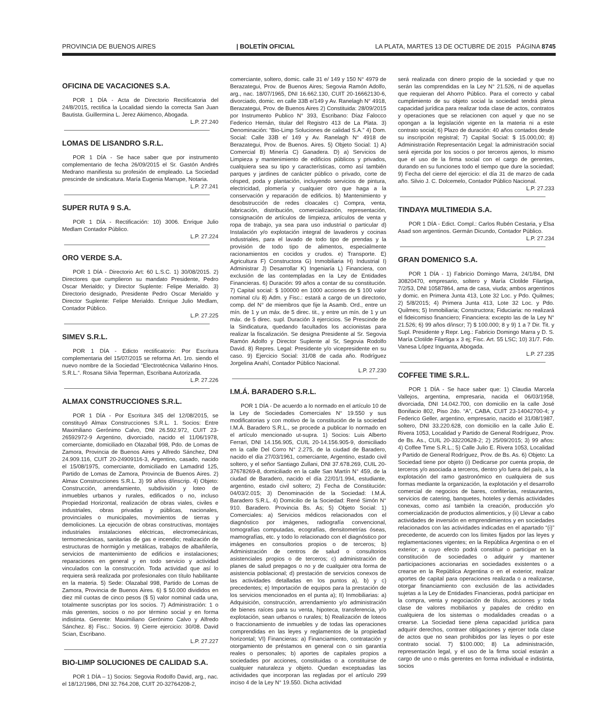PROVINCIA DE BUENOS AIRES | BOLETÍN OFICIAL LA PLATA, MARTES 13 DE OCTUBRE DE 2015 PÁGINA 8745
OFICINA DE VACACIONES S.A.
POR 1 DÍA - Acta de Directorio Rectificatoria del 24/8/2015, rectifica la Localidad siendo la correcta San Juan Bautista. Guillermina L. Jerez Akimenco, Abogada.
L.P. 27.240
LOMAS DE LISANDRO S.R.L.
POR 1 DÍA - Se hace saber que por instrumento complementario de fecha 26/09/2015 el Sr. Gastón Andrés Medrano manifiesta su profesión de empleado. La Sociedad prescinde de sindicatura. María Eugenia Marrupe, Notaria.
L.P. 27.241
SUPER RUTA 9 S.A.
POR 1 DÍA - Rectificación: 10) 3006. Enrique Julio Medlam Contador Público.
L.P. 27.224
ORO VERDE S.A.
POR 1 DÍA - Directorio Art: 60 L.S.C. 1) 30/08/2015. 2) Directores que cumplieron su mandato Presidente, Pedro Oscar Merialdo; y Director Suplente: Felipe Merialdo. 3) Directorio designado, Presidente Pedro Oscar Merialdo y Director Suplente: Felipe Merialdo. Enrique Julio Medlam, Contador Público.
L.P. 27.225
SIMEV S.R.L.
POR 1 DÍA - Edicto rectificatorio: Por Escritura complementaria del 15/07/2015 se reforma Art. 1ro. siendo el nuevo nombre de la Sociedad “Electrotécnica Vallarino Hnos. S.R.L.“. Rosana Silvia Teperman, Escribana Autorizada.
L.P. 27.226
ALMAX CONSTRUCCIONES S.R.L.
POR 1 DÍA - Por Escritura 345 del 12/08/2015, se constituyó Almax Construcciones S.R.L. 1. Socios: Entre Maximiliano Gerónimo Calvo, DNI 26.592.972, CUIT 23-26592972-9 Argentino, divorciado, nacido el 11/06/1978, comerciante, domiciliado en Olazabal 998, Pdo. de Lomas de Zamora, Provincia de Buenos Aires y Alfredo Sánchez, DNI 24.909.116, CUIT 20-24909116-3, Argentino, casado, nacido el 15/08/1975, comerciante, domiciliado en Lamadrid 125, Partido de Lomas de Zamora, Provincia de Buenos Aires. 2) Almax Construcciones S.R.L. 3) 99 años d/inscrip. 4) Objeto: Construcción, arrendamiento, subdivisión y loteo de inmuebles urbanos y rurales, edificados o no, incluso Propiedad Horizontal, realización de obras viales, civiles e industriales, obras privadas y públicas, nacionales, provinciales o municipales, movimientos de tierras y demoliciones. La ejecución de obras constructivas, montajes industriales instalaciones eléctricas, electromecánicas, termomecánicas, sanitarias de gas e incendio; realización de estructuras de hormigón y metálicas, trabajos de albañilería, servicios de mantenimiento de edificios e instalaciones; reparaciones en general y en todo servicio y actividad vinculados con la construcción. Toda actividad que así lo requiera será realizada por profesionales con título habilitante en la materia. 5) Sede: Olazabal 998, Partido de Lomas de Zamora, Provincia de Buenos Aires. 6) $ 50.000 divididos en diez mil cuotas de cinco pesos ($ 5) valor nominal cada una, totalmente suscriptas por los socios. 7) Administración: 1 o más gerentes, socios o no por término social y en forma indistinta. Gerente: Maximiliano Gerónimo Calvo y Alfredo Sánchez. 8) Fisc.: Socios. 9) Cierre ejercicio: 30/08. David Scian, Escribano.
L.P. 27.227
BIO-LIMP SOLUCIONES DE CALIDAD S.A.
POR 1 DÍA – 1) Socios: Segovia Rodolfo David, arg., nac. el 18/12/1986, DNI 32.764.208, CUIT 20-32764208-2,
comerciante, soltero, domic. calle 31 e/ 149 y 150 N° 4979 de Berazategui, Prov. de Buenos Aires; Segovia Ramón Adolfo, arg., nac. 18/07/1965, DNI 16.662.130, CUIT 20-16662130-6, divorciado, domic. en calle 33B e/149 y Av. Ranelagh N° 4918, Berazategui, Prov. de Buenos Aires 2) Constituida: 28/09/2015 por Instrumento Publico N° 393, Escribano: Díaz Falocco Federico Hernán, titular del Registro 413 de La Plata. 3) Denominación: “Bio-Limp Soluciones de calidad S.A.” 4) Dom. Social: Calle 33B e/ 149 y Av. Ranelagh N° 4918 de Berazategui, Prov. de Buenos. Aires. 5) Objeto Social: 1) A) Comercial B) Minería C) Ganadera. D) a) Servicios de Limpieza y mantenimiento de edificios públicos y privados, cualquiera sea su tipo y características, como así también parques y jardines de carácter público o privado, corte de césped, poda y plantación, incluyendo servicios de pintura, electricidad, plomería y cualquier otro que haga a la conservación y reparación de edificios. b) Mantenimiento y desobstrucción de redes cloacales c) Compra, venta, fabricación, distribución, comercialización, representación, consignación de artículos de limpieza, artículos de venta y ropa de trabajo, ya sea para uso industrial o particular d) Instalación y/o explotación integral de lavaderos y cocinas industriales, para el lavado de todo tipo de prendas y la provisión de todo tipo de alimentos, especialmente racionamientos en cocidos y crudos. e) Transporte. E) Agricultura F) Constructora G) Inmobiliaria H) Industrial I) Administrar J) Desarrollar K) Ingeniaría L) Financiera, con exclusión de las contempladas en la Ley de Entidades Financieras. 6) Duración: 99 años a contar de su constitución. 7) Capital social: $ 100000 en 1000 acciones de $ 100 valor nominal c/u 8) Adm. y Fisc.: estará a cargo de un directorio, comp. del N° de miembros que fije la Asamb. Ord., entre un mín. de 1 y un máx. de 5 direc. tit., y entre un mín. de 1 y un máx. de 5 direc. supl. Duración 3 ejercicios. Se Prescinde de la Sindicatura, quedando facultados los accionistas para realizar la fiscalización. Se designa Presidente al Sr. Segovia Ramón Adolfo y Director Suplente al Sr, Segovia Rodolfo David. 8) Repres. Legal: Presidente y/o vicepresidente en su caso. 9) Ejercicio Social: 31/08 de cada año. Rodríguez Jorgelina Anahí, Contador Público Nacional.
L.P. 27.230
I.M.Á. BARADERO S.R.L.
POR 1 DÍA - De acuerdo a lo normado en el artículo 10 de la Ley de Sociedades Comerciales N° 19.550 y sus modificatorias y con motivo de la constitución de la sociedad I.M.Á. Baradero S.R.L., se procede a publicar lo normado en el artículo mencionado ut-supra. 1) Socios: Luis Alberto Ferrari, DNI 14.156.905, CUIL 20-14.156.905-9, domiciliado en la calle Del Corro N° 2.275, de la ciudad de Baradero, nacido el día 27/03/1961, comerciante, Argentino, estado civil soltero, y el señor Santiago Zullani, DNI 37.678.269, CUIL 20-37678269-8, domiciliado en la calle San Martín N° 459, de la ciudad de Baradero, nacido el día 22/01/1.994, estudiante, argentino, estado civil soltero; 2) Fecha de Constitución: 04/03/2.015; 3) Denominación de la Sociedad: I.M.Á. Baradero S.R.L. 4) Domicilio de la Sociedad: René Simón N° 910. Baradero. Provincia Bs. As; 5) Objeto Social: 1) Comerciales: a) Servicios médicos relacionados con el diagnóstico por imágenes, radiografía convencional, tomografías computadas, ecografías, densitometrías óseas, mamografías, etc. y todo lo relacionado con el diagnóstico por imágenes en consultorios propios o de terceros; b) Administración de centros de salud o consultorios asistenciales propios o de terceros; c) administración de planes de salud prepagos o no y de cualquier otra forma de asistencia poblacional; d) prestación de servicios conexos de las actividades detalladas en los puntos a), b) y c) precedentes; e) Importación de equipos para la prestación de los servicios mencionados en el punta a); II) Inmobiliarias: a) Adquisición, construcción, arrendamiento y/o administración de bienes raíces para su venta, hipoteca, transferencia, y/o explotación, sean urbanos o rurales; b) Realización de loteos o fraccionamiento de inmuebles y de todas las operaciones comprendidas en las leyes y reglamentos de la propiedad horizontal; VI) Financieras: a) Financiamiento, contratación y otorgamiento de préstamos en general con o sin garantía reales o personales; b) aportes de capitales propios a sociedades por acciones, constituidas o a constituirse de cualquier naturaleza y objeto. Quedan exceptuadas las actividades que incorporan las regladas por el artículo 299 inciso 4 de la Ley N° 19.550. Dicha actividad
será realizada con dinero propio de la sociedad y que no serán las comprendidas en la Ley N° 21.526, ni de aquellas que requieran del Ahorro Público. Para el correcto y cabal cumplimiento de su objeto social la sociedad tendrá plena capacidad jurídica para realizar toda clase de actos, contratos y operaciones que se relacionen con aquel y que no se opongan a la legislación vigente en la materia ni a este contrato social; 6) Plazo de duración: 40 años contados desde su inscripción registral; 7) Capital Social: $ 15.000,00; 8) Administración Representación Legal: la administración social será ejercida por los socios o por terceros ajenos, lo mismo que el uso de la firma social con el cargo de gerentes, durando en su funciones todo el tiempo que dure la sociedad; 9) Fecha del cierre del ejercicio: el día 31 de marzo de cada año. Silvio J. C. Dolcemelo, Contador Público Nacional.
L.P. 27.233
TINDAYA MULTIMEDIA S.A.
POR 1 DÍA - Edict. Compl.: Carlos Rubén Cestaria, y Elsa Asad son argentinos. Germán Dicundo, Contador Público.
L.P. 27.234
GRAN DOMENICO S.A.
POR 1 DÍA - 1) Fabricio Domingo Marra, 24/1/84, DNI 30820470, empresario, soltero y María Clotilde Filartiga, 7/2/53, DNI 10587864, ama de casa, viuda; ambos argentinos y domic. en Primera Junta 413, Lote 32 Loc. y Pdo. Quilmes; 2) 5/8/2015; 4) Primera Junta 413, Lote 32 Loc. y Pdo. Quilmes; 5) Inmobiliaria; Constructora; Fiduciaria: no realizará el fideicomiso financiero; Financiera: excepto las de la Ley N° 21.526; 6) 99 años d/inscr; 7) $ 100.000; 8 y 9) 1 a 7 Dir. Tit. y Supl. Presidente y Repr. Leg.: Fabricio Domingo Marra y D. S. María Clotilde Filartiga x 3 ej; Fisc. Art. 55 LSC; 10) 31/7. Fdo. Vanesa López Inguanta, Abogada.
L.P. 27.235
COFFEE TIME S.R.L.
POR 1 DÍA - Se hace saber que: 1) Claudia Marcela Vallejos, argentina, empresaria, nacida el 06/03/1958, divorciada, DNI 14.042.700, con domicilio en la calle José Bonifacio 802, Piso 2do. “A”, CABA, CUIT 23-14042700-4; y Federico Geller, argentino, empresario, nacido el 31/08/1987, soltero, DNI 33.220.628, con domicilio en la calle Julio E. Rivera 1053, Localidad y Partido de General Rodríguez, Prov. de Bs. As., CUIL 20-33220628-2; 2) 25/09/2015; 3) 99 años: 4) Coffee Time S.R.L.; 5) Calle Julio E. Rivera 1053, Localidad y Partido de General Rodríguez, Prov. de Bs. As. 6) Objeto: La Sociedad tiene por objeto (i) Dedicarse por cuenta propia, de terceros y/o asociada a terceros, dentro y/o fuera del país, a la explotación del ramo gastronómico en cualquiera de sus formas mediante la organización, la explotación y el desarrollo comercial de negocios de bares, confiterías, restaurantes, servicios de catering, banquetes, hoteles y demás actividades conexas, como así también la creación, producción y/o comercialización de productos alimenticios, y (ii) Llevar a cabo actividades de inversión en emprendimientos y en sociedades relacionados con las actividades indicadas en el apartado “(i)” precedente, de acuerdo con los límites fijados por las leyes y reglamentaciones vigentes; en la República Argentina o en el exterior; a cuyo efecto podrá constituir o participar en la constitución de sociedades o adquirir y mantener participaciones accionarias en sociedades existentes o a crearse en la República Argentina o en el exterior, realizar aportes de capital para operaciones realizada o a realizarse, otorgar financiamiento con exclusión de las actividades sujetas a la Ley de Entidades Financieras, podrá participar en la compra, venta y negociación de títulos, acciones y toda clase de valores mobiliarios y papales de crédito en cualquiera de los sistemas o modalidades creadas o a crearse. La Sociedad tiene plena capacidad jurídica para adquirir derechos, contraer obligaciones y ejercer toda clase de actos que no sean prohibidos por las leyes o por este contrato social. 7) $100.000; 8) La administración, representación legal, y el uso de la firma social estarán a cargo de uno o más gerentes en forma individual e indistinta, socios